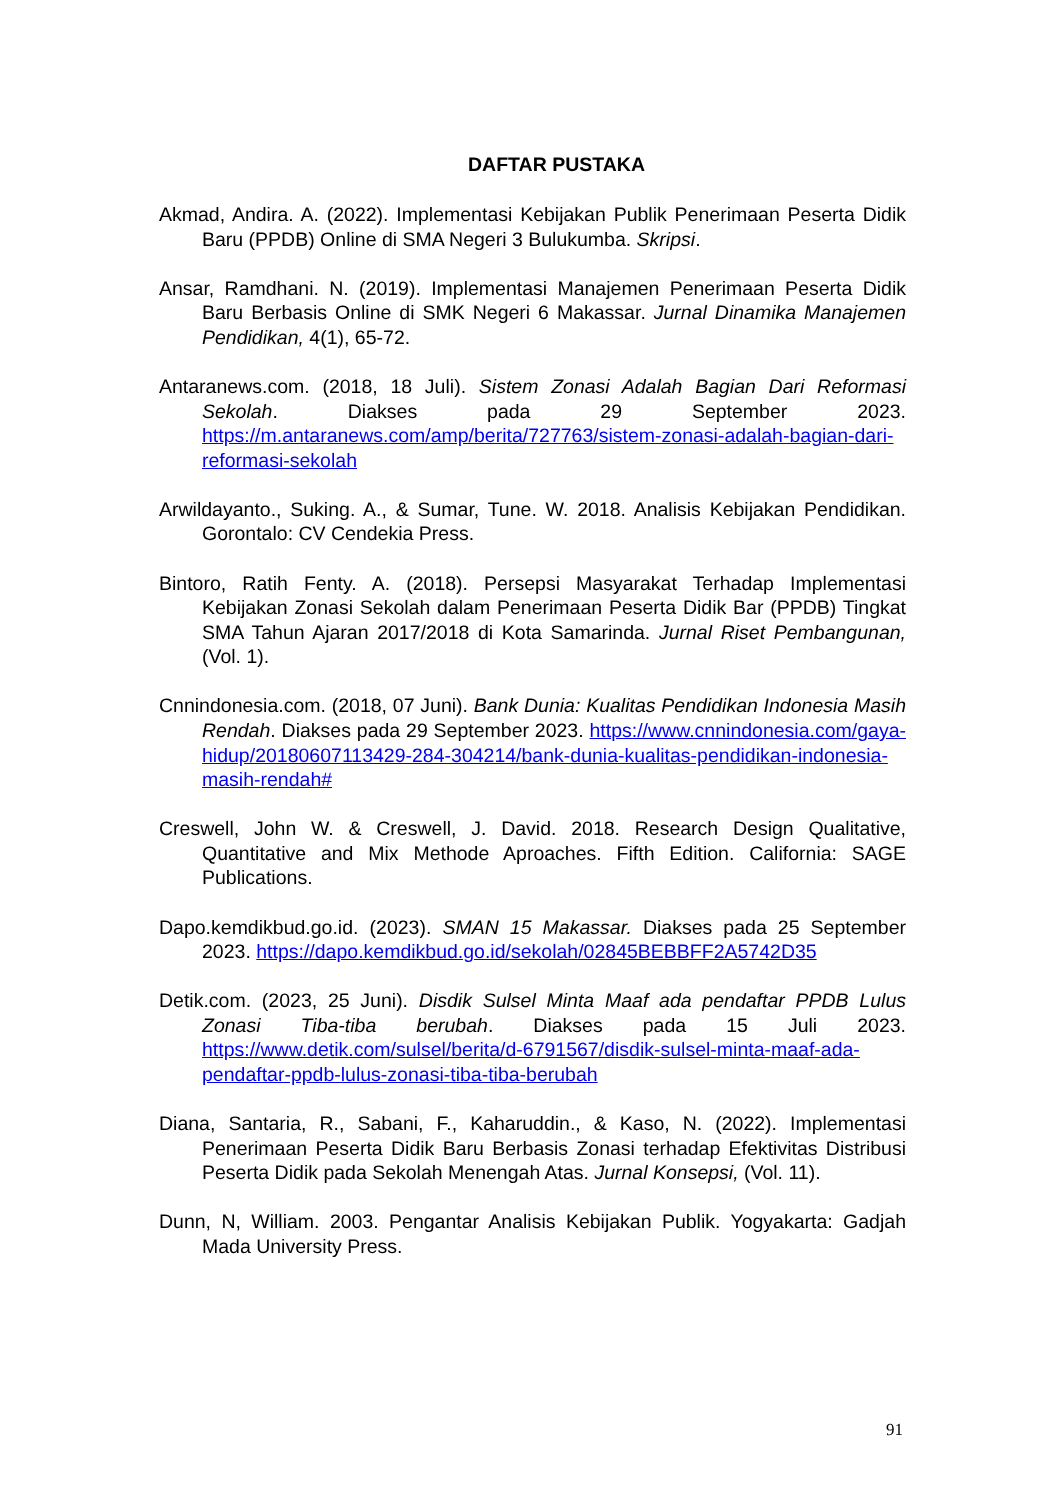DAFTAR PUSTAKA
Akmad, Andira. A. (2022). Implementasi Kebijakan Publik Penerimaan Peserta Didik Baru (PPDB) Online di SMA Negeri 3 Bulukumba. Skripsi.
Ansar, Ramdhani. N. (2019). Implementasi Manajemen Penerimaan Peserta Didik Baru Berbasis Online di SMK Negeri 6 Makassar. Jurnal Dinamika Manajemen Pendidikan, 4(1), 65-72.
Antaranews.com. (2018, 18 Juli). Sistem Zonasi Adalah Bagian Dari Reformasi Sekolah. Diakses pada 29 September 2023. https://m.antaranews.com/amp/berita/727763/sistem-zonasi-adalah-bagian-dari-reformasi-sekolah
Arwildayanto., Suking. A., & Sumar, Tune. W. 2018. Analisis Kebijakan Pendidikan. Gorontalo: CV Cendekia Press.
Bintoro, Ratih Fenty. A. (2018). Persepsi Masyarakat Terhadap Implementasi Kebijakan Zonasi Sekolah dalam Penerimaan Peserta Didik Bar (PPDB) Tingkat SMA Tahun Ajaran 2017/2018 di Kota Samarinda. Jurnal Riset Pembangunan, (Vol. 1).
Cnnindonesia.com. (2018, 07 Juni). Bank Dunia: Kualitas Pendidikan Indonesia Masih Rendah. Diakses pada 29 September 2023. https://www.cnnindonesia.com/gaya-hidup/20180607113429-284-304214/bank-dunia-kualitas-pendidikan-indonesia-masih-rendah#
Creswell, John W. & Creswell, J. David. 2018. Research Design Qualitative, Quantitative and Mix Methode Aproaches. Fifth Edition. California: SAGE Publications.
Dapo.kemdikbud.go.id. (2023). SMAN 15 Makassar. Diakses pada 25 September 2023. https://dapo.kemdikbud.go.id/sekolah/02845BEBBFF2A5742D35
Detik.com. (2023, 25 Juni). Disdik Sulsel Minta Maaf ada pendaftar PPDB Lulus Zonasi Tiba-tiba berubah. Diakses pada 15 Juli 2023. https://www.detik.com/sulsel/berita/d-6791567/disdik-sulsel-minta-maaf-ada-pendaftar-ppdb-lulus-zonasi-tiba-tiba-berubah
Diana, Santaria, R., Sabani, F., Kaharuddin., & Kaso, N. (2022). Implementasi Penerimaan Peserta Didik Baru Berbasis Zonasi terhadap Efektivitas Distribusi Peserta Didik pada Sekolah Menengah Atas. Jurnal Konsepsi, (Vol. 11).
Dunn, N, William. 2003. Pengantar Analisis Kebijakan Publik. Yogyakarta: Gadjah Mada University Press.
91